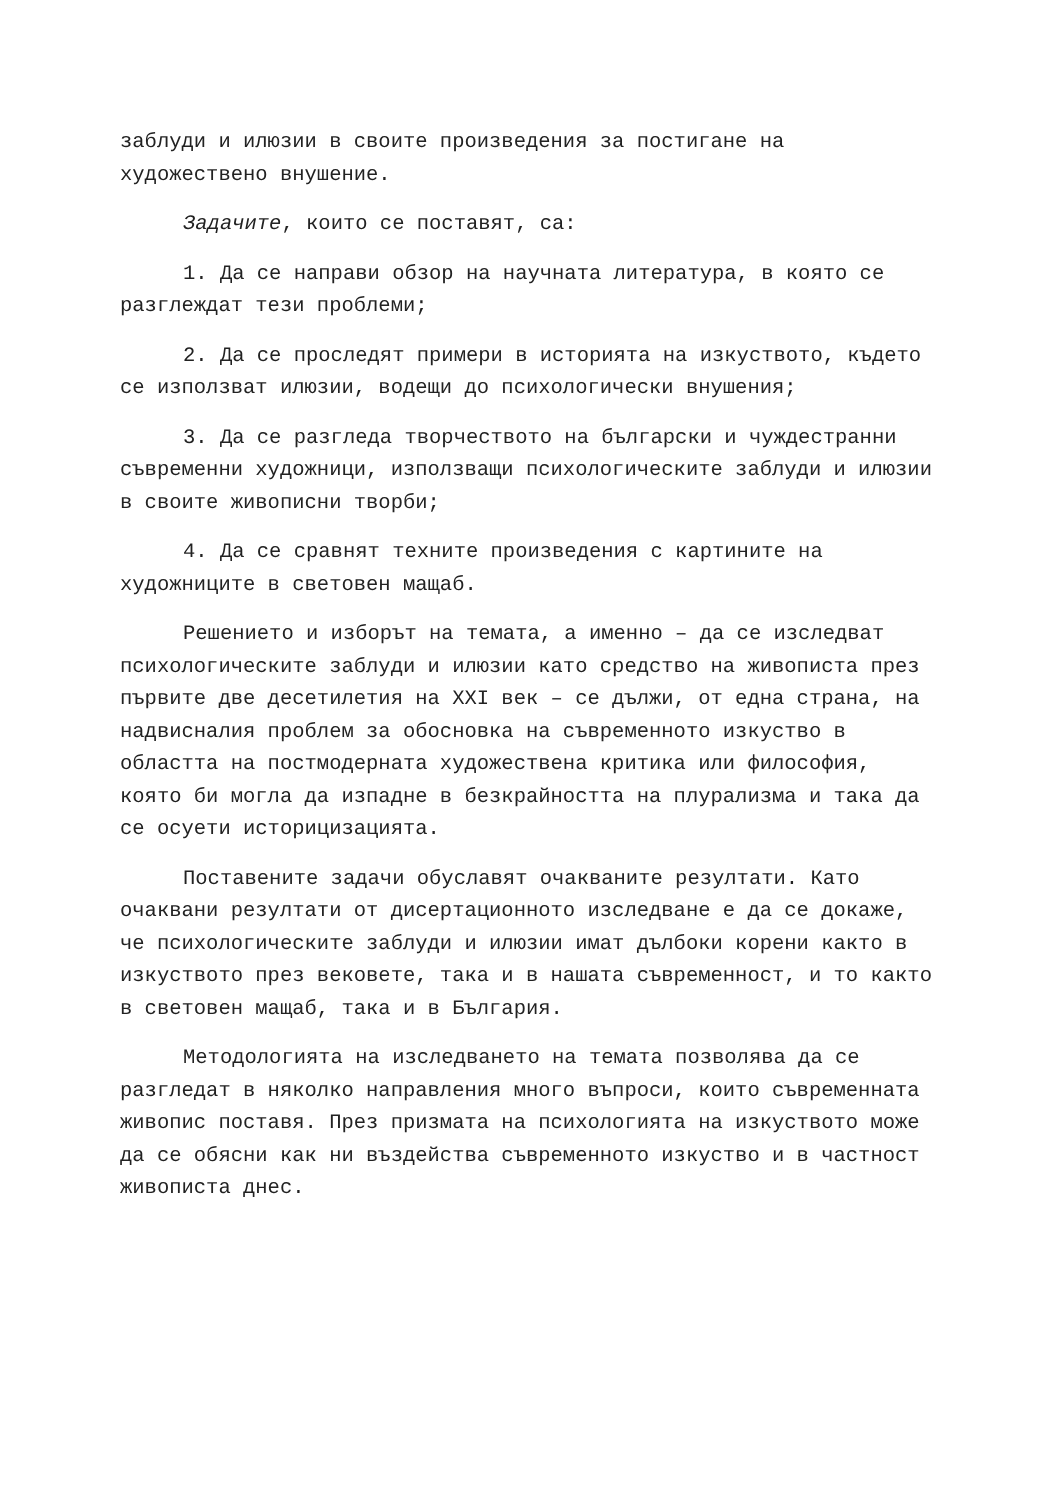заблуди и илюзии в своите произведения за постигане на художествено внушение.
Задачите, които се поставят, са:
1. Да се направи обзор на научната литература, в която се разглеждат тези проблеми;
2. Да се проследят примери в историята на изкуството, където се използват илюзии, водещи до психологически внушения;
3. Да се разгледа творчеството на български и чуждестранни съвременни художници, използващи психологическите заблуди и илюзии в своите живописни творби;
4. Да се сравнят техните произведения с картините на художниците в световен мащаб.
Решението и изборът на темата, а именно – да се изследват психологическите заблуди и илюзии като средство на живописта през първите две десетилетия на XXI век – се дължи, от една страна, на надвисналия проблем за обосновка на съвременното изкуство в областта на постмодерната художествена критика или философия, която би могла да изпадне в безкрайността на плурализма и така да се осуети историцизацията.
Поставените задачи обуславят очакваните резултати. Като очаквани резултати от дисертационното изследване е да се докаже, че психологическите заблуди и илюзии имат дълбоки корени както в изкуството през вековете, така и в нашата съвременност, и то както в световен мащаб, така и в България.
Методологията на изследването на темата позволява да се разгледат в няколко направления много въпроси, които съвременната живопис поставя. През призмата на психологията на изкуството може да се обясни как ни въздейства съвременното изкуство и в частност живописта днес.